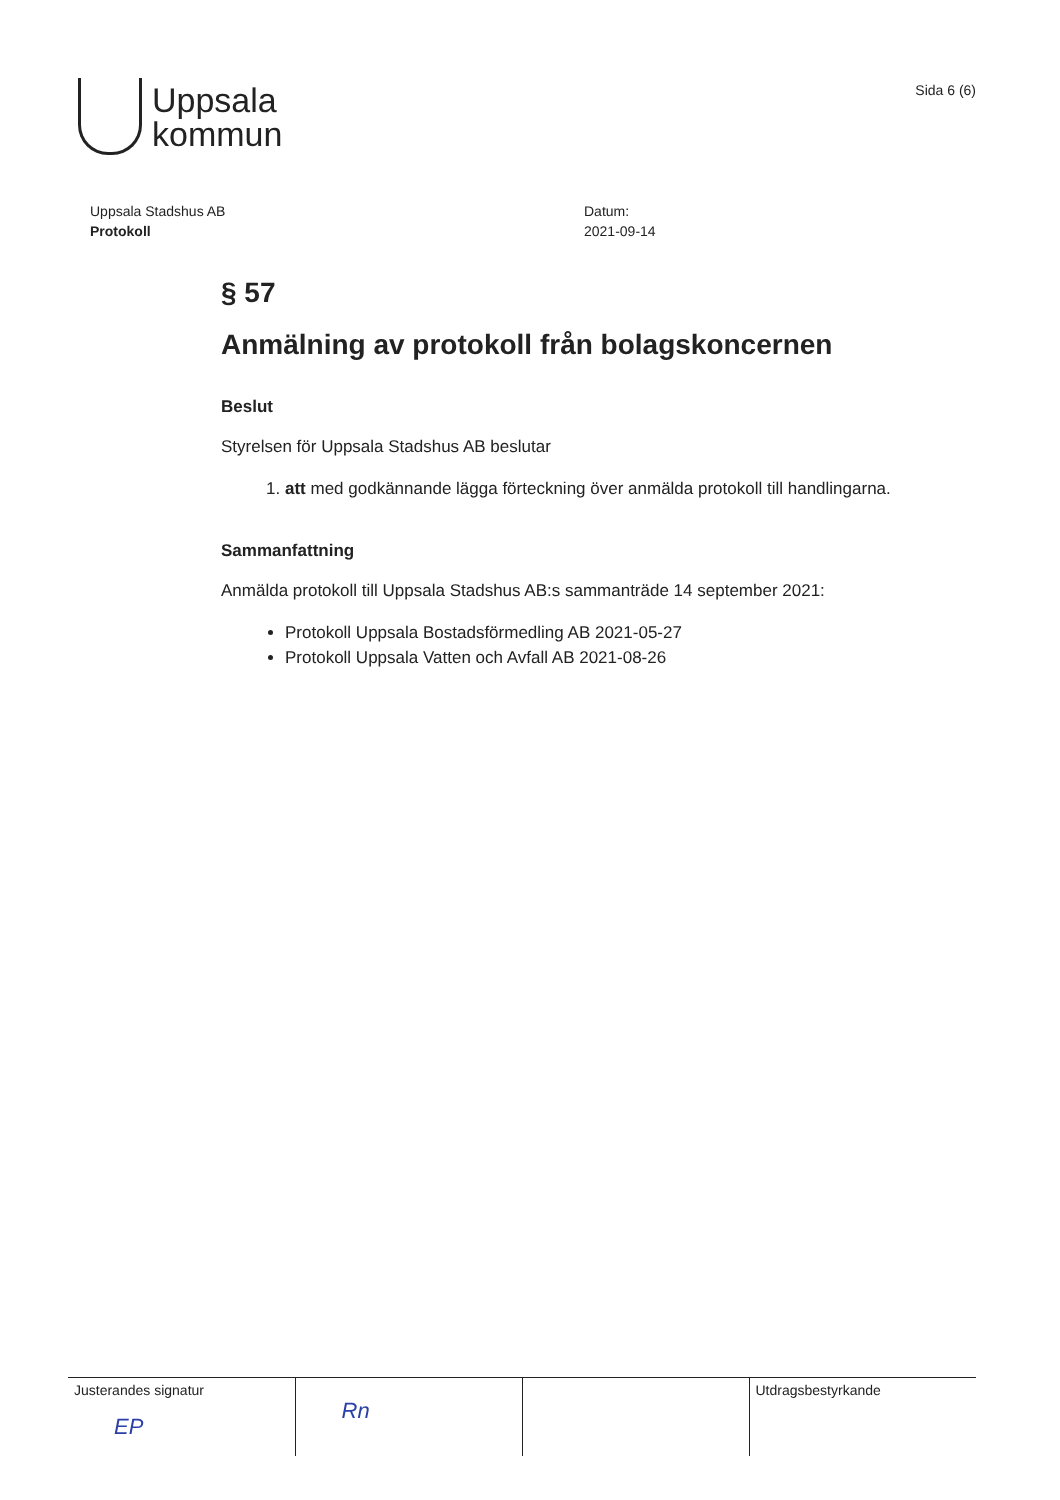Uppsala
kommun
Sida 6 (6)
Uppsala Stadshus AB
Protokoll
Datum:
2021-09-14
§ 57
Anmälning av protokoll från bolagskoncernen
Beslut
Styrelsen för Uppsala Stadshus AB beslutar
1. att med godkännande lägga förteckning över anmälda protokoll till handlingarna.
Sammanfattning
Anmälda protokoll till Uppsala Stadshus AB:s sammanträde 14 september 2021:
Protokoll Uppsala Bostadsförmedling AB 2021-05-27
Protokoll Uppsala Vatten och Avfall AB 2021-08-26
| Justerandes signatur EP | Rn | | Utdragsbestyrkande |